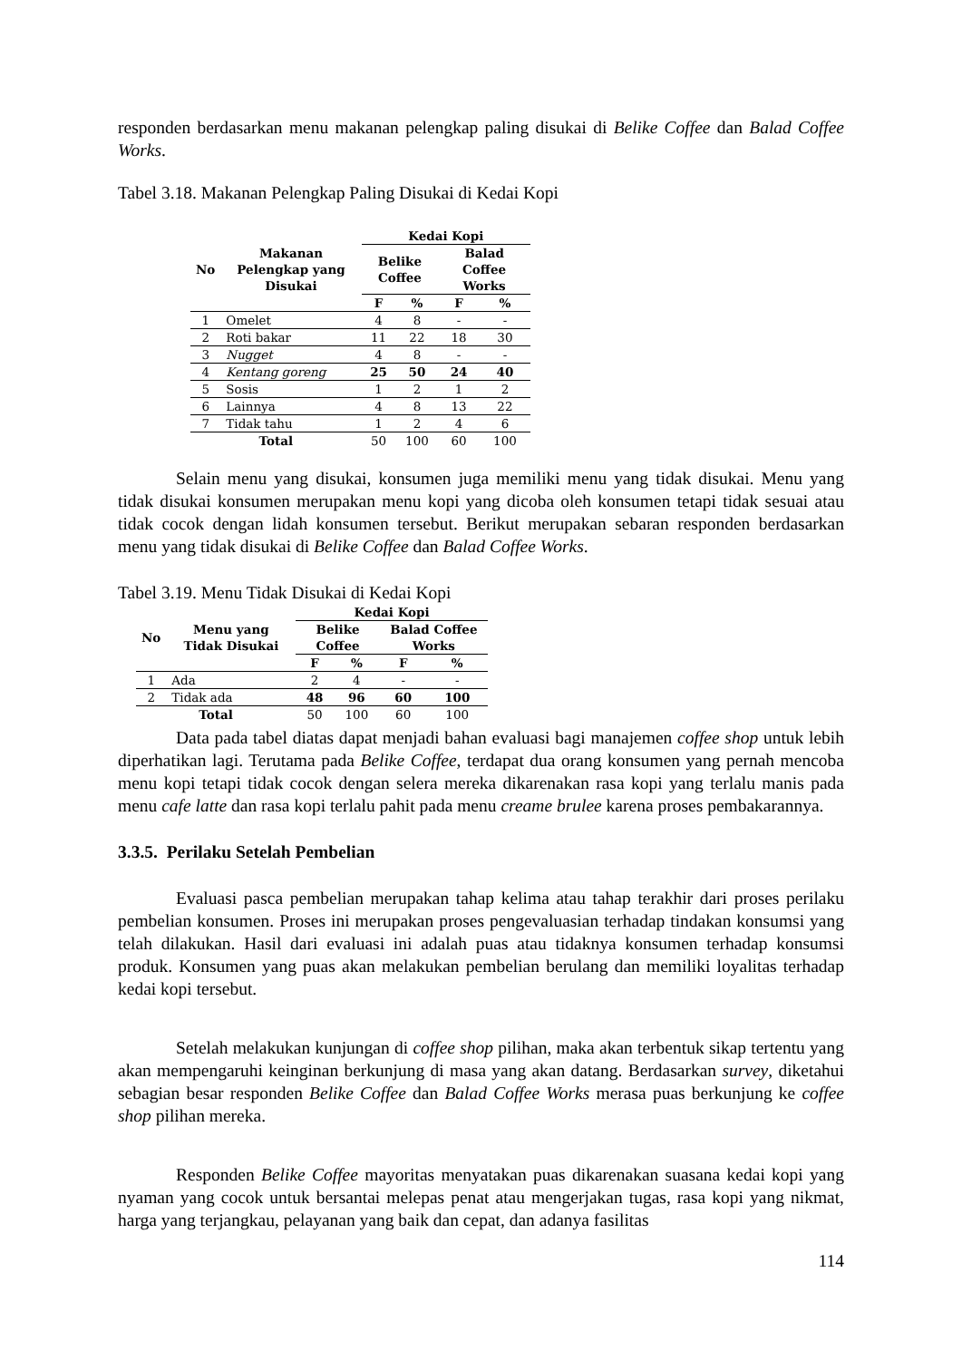responden berdasarkan menu makanan pelengkap paling disukai di Belike Coffee dan Balad Coffee Works.
Tabel 3.18. Makanan Pelengkap Paling Disukai di Kedai Kopi
| No | Makanan Pelengkap yang Disukai | Kedai Kopi | | | |
| --- | --- | --- | --- | --- | --- |
| | | Belike Coffee | | Balad Coffee Works | |
| | | F | % | F | % |
| 1 | Omelet | 4 | 8 | - | - |
| 2 | Roti bakar | 11 | 22 | 18 | 30 |
| 3 | Nugget | 4 | 8 | - | - |
| 4 | Kentang goreng | 25 | 50 | 24 | 40 |
| 5 | Sosis | 1 | 2 | 1 | 2 |
| 6 | Lainnya | 4 | 8 | 13 | 22 |
| 7 | Tidak tahu | 1 | 2 | 4 | 6 |
| Total | | 50 | 100 | 60 | 100 |
Selain menu yang disukai, konsumen juga memiliki menu yang tidak disukai. Menu yang tidak disukai konsumen merupakan menu kopi yang dicoba oleh konsumen tetapi tidak sesuai atau tidak cocok dengan lidah konsumen tersebut. Berikut merupakan sebaran responden berdasarkan menu yang tidak disukai di Belike Coffee dan Balad Coffee Works.
Tabel 3.19. Menu Tidak Disukai di Kedai Kopi
| No | Menu yang Tidak Disukai | Kedai Kopi | | | |
| --- | --- | --- | --- | --- | --- |
| | | Belike Coffee | | Balad Coffee Works | |
| | | F | % | F | % |
| 1 | Ada | 2 | 4 | - | - |
| 2 | Tidak ada | 48 | 96 | 60 | 100 |
| Total | | 50 | 100 | 60 | 100 |
Data pada tabel diatas dapat menjadi bahan evaluasi bagi manajemen coffee shop untuk lebih diperhatikan lagi. Terutama pada Belike Coffee, terdapat dua orang konsumen yang pernah mencoba menu kopi tetapi tidak cocok dengan selera mereka dikarenakan rasa kopi yang terlalu manis pada menu cafe latte dan rasa kopi terlalu pahit pada menu creame brulee karena proses pembakarannya.
3.3.5. Perilaku Setelah Pembelian
Evaluasi pasca pembelian merupakan tahap kelima atau tahap terakhir dari proses perilaku pembelian konsumen. Proses ini merupakan proses pengevaluasian terhadap tindakan konsumsi yang telah dilakukan. Hasil dari evaluasi ini adalah puas atau tidaknya konsumen terhadap konsumsi produk. Konsumen yang puas akan melakukan pembelian berulang dan memiliki loyalitas terhadap kedai kopi tersebut.
Setelah melakukan kunjungan di coffee shop pilihan, maka akan terbentuk sikap tertentu yang akan mempengaruhi keinginan berkunjung di masa yang akan datang. Berdasarkan survey, diketahui sebagian besar responden Belike Coffee dan Balad Coffee Works merasa puas berkunjung ke coffee shop pilihan mereka.
Responden Belike Coffee mayoritas menyatakan puas dikarenakan suasana kedai kopi yang nyaman yang cocok untuk bersantai melepas penat atau mengerjakan tugas, rasa kopi yang nikmat, harga yang terjangkau, pelayanan yang baik dan cepat, dan adanya fasilitas
114